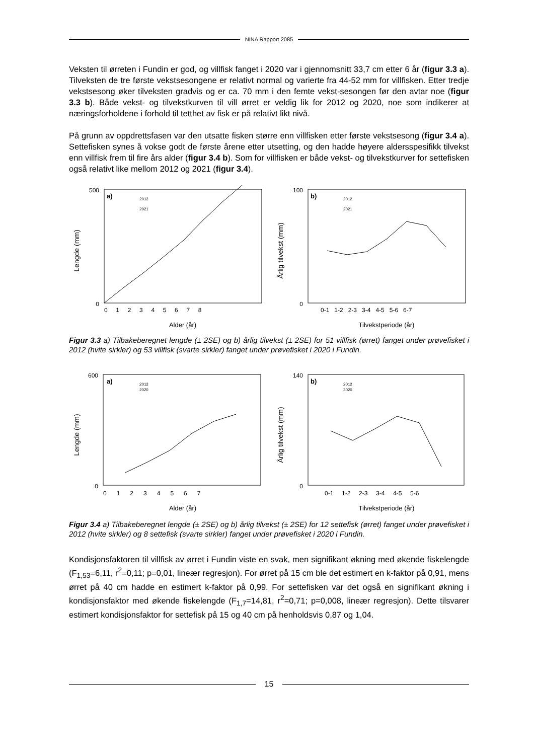NINA Rapport 2085
Veksten til ørreten i Fundin er god, og villfisk fanget i 2020 var i gjennomsnitt 33,7 cm etter 6 år (figur 3.3 a). Tilveksten de tre første vekstsesongene er relativt normal og varierte fra 44-52 mm for villfisken. Etter tredje vekstsesong øker tilveksten gradvis og er ca. 70 mm i den femte vekst-sesongen før den avtar noe (figur 3.3 b). Både vekst- og tilvekstkurven til vill ørret er veldig lik for 2012 og 2020, noe som indikerer at næringsforholdene i forhold til tetthet av fisk er på relativt likt nivå.
På grunn av oppdrettsfasen var den utsatte fisken større enn villfisken etter første vekstsesong (figur 3.4 a). Settefisken synes å vokse godt de første årene etter utsetting, og den hadde høyere aldersspesifikk tilvekst enn villfisk frem til fire års alder (figur 3.4 b). Som for villfisken er både vekst- og tilvekstkurver for settefisken også relativt like mellom 2012 og 2021 (figur 3.4).
a)
2012
2021
Lengde (mm)
500
0
0 1 2 3 4 5 6 7 8
Alder (år)
b)
2012
2021
Årlig tilvekst (mm)
100
0
0-1 1-2 2-3 3-4 4-5 5-6 6-7
Tilvekstperiode (år)
Figur 3.3 a) Tilbakeberegnet lengde (± 2SE) og b) årlig tilvekst (± 2SE) for 51 villfisk (ørret) fanget under prøvefisket i 2012 (hvite sirkler) og 53 villfisk (svarte sirkler) fanget under prøvefisket i 2020 i Fundin.
a)
2012
2020
Lengde (mm)
600
0
0 1 2 3 4 5 6 7
Alder (år)
b)
2012
2020
Årlig tilvekst (mm)
140
0
0-1 1-2 2-3 3-4 4-5 5-6
Tilvekstperiode (år)
Figur 3.4 a) Tilbakeberegnet lengde (± 2SE) og b) årlig tilvekst (± 2SE) for 12 settefisk (ørret) fanget under prøvefisket i 2012 (hvite sirkler) og 8 settefisk (svarte sirkler) fanget under prøvefisket i 2020 i Fundin.
Kondisjonsfaktoren til villfisk av ørret i Fundin viste en svak, men signifikant økning med økende fiskelengde (F<sub>1,53</sub>=6,11, r<sup>2</sup>=0,11; p=0,01, lineær regresjon). For ørret på 15 cm ble det estimert en k-faktor på 0,91, mens ørret på 40 cm hadde en estimert k-faktor på 0,99. For settefisken var det også en signifikant økning i kondisjonsfaktor med økende fiskelengde (F<sub>1,7</sub>=14,81, r<sup>2</sup>=0,71; p=0,008, lineær regresjon). Dette tilsvarer estimert kondisjonsfaktor for settefisk på 15 og 40 cm på henholdsvis 0,87 og 1,04.
15